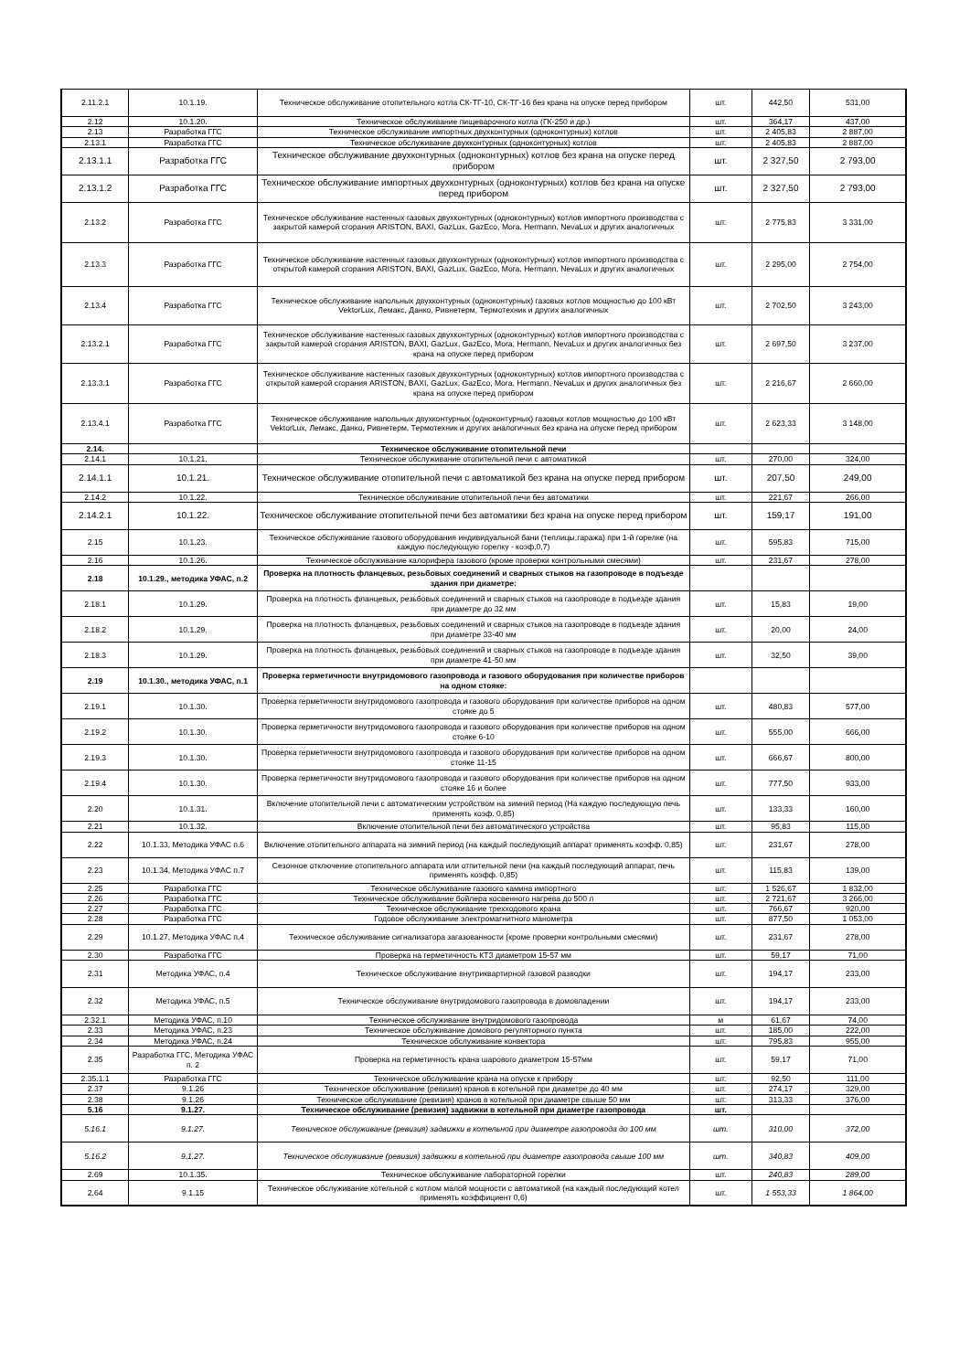| 2.11.2.1 | 10.1.19. | Техническое обслуживание отопительного котла СК-ТГ-10, СК-ТГ-16 без крана на опуске перед прибором | шт. | 442,50 | 531,00 |
| 2.12 | 10.1.20. | Техническое обслуживание пищеварочного котла (ГК-250 и др.) | шт. | 364,17 | 437,00 |
| 2.13 | Разработка ГГС | Техническое обслуживание импортных двухконтурных (одноконтурных) котлов | шт. | 2 405,83 | 2 887,00 |
| 2.13.1 | Разработка ГГС | Техническое обслуживание двухконтурных (одноконтурных) котлов | шт. | 2 405,83 | 2 887,00 |
| 2.13.1.1 | Разработка ГГС | Техническое обслуживание двухконтурных (одноконтурных) котлов без крана на опуске перед прибором | шт. | 2 327,50 | 2 793,00 |
| 2.13.1.2 | Разработка ГГС | Техническое обслуживание импортных двухконтурных (одноконтурных) котлов без крана на опуске перед прибором | шт. | 2 327,50 | 2 793,00 |
| 2.13.2 | Разработка ГГС | Техническое обслуживание настенных газовых двухконтурных (одноконтурных) котлов импортного производства с закрытой камерой сгорания ARISTON, BAXI, GazLux, GazEco, Mora, Hermann, NevaLux и других аналогичных | шт. | 2 775,83 | 3 331,00 |
| 2.13.3 | Разработка ГГС | Техническое обслуживание настенных газовых двухконтурных (одноконтурных) котлов импортного производства с открытой камерой сгорания ARISTON, BAXI, GazLux, GazEco, Mora, Hermann, NevaLux и других аналогичных | шт. | 2 295,00 | 2 754,00 |
| 2.13.4 | Разработка ГГС | Техническое обслуживание напольных двухконтурных (одноконтурных) газовых котлов мощностью до 100 кВт VektorLux, Лемакс, Данко, Ривнетерм, Термотехник и других аналогичных | шт. | 2 702,50 | 3 243,00 |
| 2.13.2.1 | Разработка ГГС | Техническое обслуживание настенных газовых двухконтурных (одноконтурных) котлов импортного производства с закрытой камерой сгорания ARISTON, BAXI, GazLux, GazEco, Mora, Hermann, NevaLux и других аналогичных без крана на опуске перед прибором | шт. | 2 697,50 | 3 237,00 |
| 2.13.3.1 | Разработка ГГС | Техническое обслуживание настенных газовых двухконтурных (одноконтурных) котлов импортного производства с открытой камерой сгорания ARISTON, BAXI, GazLux, GazEco, Mora, Hermann, NevaLux и других аналогичных без крана на опуске перед прибором | шт. | 2 216,67 | 2 660,00 |
| 2.13.4.1 | Разработка ГГС | Техническое обслуживание напольных двухконтурных (одноконтурных) газовых котлов мощностью до 100 кВт VektorLux, Лемакс, Данко, Ривнетерм, Термотехник и других аналогичных без крана на опуске перед прибором | шт. | 2 623,33 | 3 148,00 |
| 2.14. | | Техническое обслуживание отопительной печи | | | |
| 2.14.1 | 10.1.21. | Техническое обслуживание отопительной печи с автоматикой | шт. | 270,00 | 324,00 |
| 2.14.1.1 | 10.1.21. | Техническое обслуживание отопительной печи с автоматикой без крана на опуске перед прибором | шт. | 207,50 | 249,00 |
| 2.14.2 | 10.1.22. | Техническое обслуживание отопительной печи без автоматики | шт. | 221,67 | 266,00 |
| 2.14.2.1 | 10.1.22. | Техническое обслуживание отопительной печи без автоматики без крана на опуске перед прибором | шт. | 159,17 | 191,00 |
| 2.15 | 10.1.23. | Техническое обслуживание газового оборудования индивидуальной бани (теплицы,гаража) при 1-й горелке (на каждую последующую горелку - коэф.0,7) | шт. | 595,83 | 715,00 |
| 2.16 | 10.1.26. | Техническое обслуживание калорифера газового (кроме проверки контрольными смесями) | шт. | 231,67 | 278,00 |
| 2.18 | 10.1.29., методика УФАС, п.2 | Проверка на плотность фланцевых, резьбовых соединений и сварных стыков на газопроводе в подъезде здания при диаметре: | | | |
| 2.18.1 | 10.1.29. | Проверка на плотность фланцевых, резьбовых соединений и сварных стыков на газопроводе в подъезде здания при диаметре до 32 мм | шт. | 15,83 | 19,00 |
| 2.18.2 | 10.1.29. | Проверка на плотность фланцевых, резьбовых соединений и сварных стыков на газопроводе в подъезде здания при диаметре 33-40 мм | шт. | 20,00 | 24,00 |
| 2.18.3 | 10.1.29. | Проверка на плотность фланцевых, резьбовых соединений и сварных стыков на газопроводе в подъезде здания при диаметре 41-50 мм | шт. | 32,50 | 39,00 |
| 2.19 | 10.1.30., методика УФАС, п.1 | Проверка герметичности внутридомового газопровода и газового оборудования при количестве приборов на одном стояке: | | | |
| 2.19.1 | 10.1.30. | Проверка герметичности внутридомового газопровода и газового оборудования при количестве приборов на одном стояке до 5 | шт. | 480,83 | 577,00 |
| 2.19.2 | 10.1.30. | Проверка герметичности внутридомового газопровода и газового оборудования при количестве приборов на одном стояке 6-10 | шт. | 555,00 | 666,00 |
| 2.19.3 | 10.1.30. | Проверка герметичности внутридомового газопровода и газового оборудования при количестве приборов на одном стояке 11-15 | шт. | 666,67 | 800,00 |
| 2.19.4 | 10.1.30. | Проверка герметичности внутридомового газопровода и газового оборудования при количестве приборов на одном стояке 16 и более | шт. | 777,50 | 933,00 |
| 2.20 | 10.1.31. | Включение отопительной печи с автоматическим устройством на зимний период (На каждую последующую печь применять коэф. 0,85) | шт. | 133,33 | 160,00 |
| 2.21 | 10.1.32. | Включение отопительной печи без автоматического устройства | шт. | 95,83 | 115,00 |
| 2.22 | 10.1.33, Методика УФАС п.6 | Включение отопительного аппарата на зимний период (на каждый последующий аппарат применять коэфф. 0,85) | шт. | 231,67 | 278,00 |
| 2.23 | 10.1.34, Методика УФАС п.7 | Сезонное отключение отопительного аппарата или отпительной печи (на каждый последующий аппарат, печь применять коэфф. 0,85) | шт. | 115,83 | 139,00 |
| 2.25 | Разработка ГГС | Техническое обслуживание газового камина импортного | шт. | 1 526,67 | 1 832,00 |
| 2.26 | Разработка ГГС | Техническое обслуживание бойлера косвенного нагрева до 500 л | шт. | 2 721,67 | 3 266,00 |
| 2.27 | Разработка ГГС | Техническое обслуживание трехходового крана | шт. | 766,67 | 920,00 |
| 2.28 | Разработка ГГС | Годовое обслуживание электромагнитного манометра | шт. | 877,50 | 1 053,00 |
| 2.29 | 10.1.27, Методика УФАС п.4 | Техническое обслуживание сигнализатора загазованности (кроме проверки контрольными смесями) | шт. | 231,67 | 278,00 |
| 2.30 | Разработка ГГС | Проверка на герметичность КТЗ диаметром 15-57 мм | шт. | 59,17 | 71,00 |
| 2.31 | Методика УФАС, п.4 | Техническое обслуживание внутриквартирной газовой разводки | шт. | 194,17 | 233,00 |
| 2.32 | Методика УФАС, п.5 | Техническое обслуживание внутридомового газопровода в домовладении | шт. | 194,17 | 233,00 |
| 2.32.1 | Методика УФАС, п.10 | Техническое обслуживание внутридомового газопровода | м | 61,67 | 74,00 |
| 2.33 | Методика УФАС, п.23 | Техническое обслуживание домового регуляторного пункта | шт. | 185,00 | 222,00 |
| 2.34 | Методика УФАС, п.24 | Техническое обслуживание конвектора | шт. | 795,83 | 955,00 |
| 2.35 | Разработка ГГС, Методика УФАС п. 2 | Проверка на герметичность крана шарового диаметром 15-57мм | шт. | 59,17 | 71,00 |
| 2.35.1.1 | Разработка ГГС | Техническое обслуживание крана на опуске к прибору | шт. | 92,50 | 111,00 |
| 2.37 | 9.1.26 | Техническое обслуживание (ревизия) кранов в котельной при диаметре до 40 мм | шт. | 274,17 | 329,00 |
| 2.38 | 9.1.26 | Техническое обслуживание (ревизия) кранов в котельной при диаметре свыше 50 мм | шт. | 313,33 | 376,00 |
| 5.16 | 9.1.27. | Техническое обслуживание (ревизия) задвижки в котельной при диаметре газопровода | шт. | | |
| 5.16.1 | 9.1.27. | Техническое обслуживание (ревизия) задвижки в котельной при диаметре газопровода до 100 мм | шт. | 310,00 | 372,00 |
| 5.16.2 | 9.1.27. | Техническое обслуживание (ревизия) задвижки в котельной при диаметре газопровода свыше 100 мм | шт. | 340,83 | 409,00 |
| 2.69 | 10.1.35. | Техническое обслуживание лабораторной горелки | шт. | 240,83 | 289,00 |
| 2.64 | 9.1.15 | Техническое обслуживание котельной с котлом малой мощности с автоматикой (на каждый последующий котел применять коэффициент 0,6) | шт. | 1 553,33 | 1 864,00 |